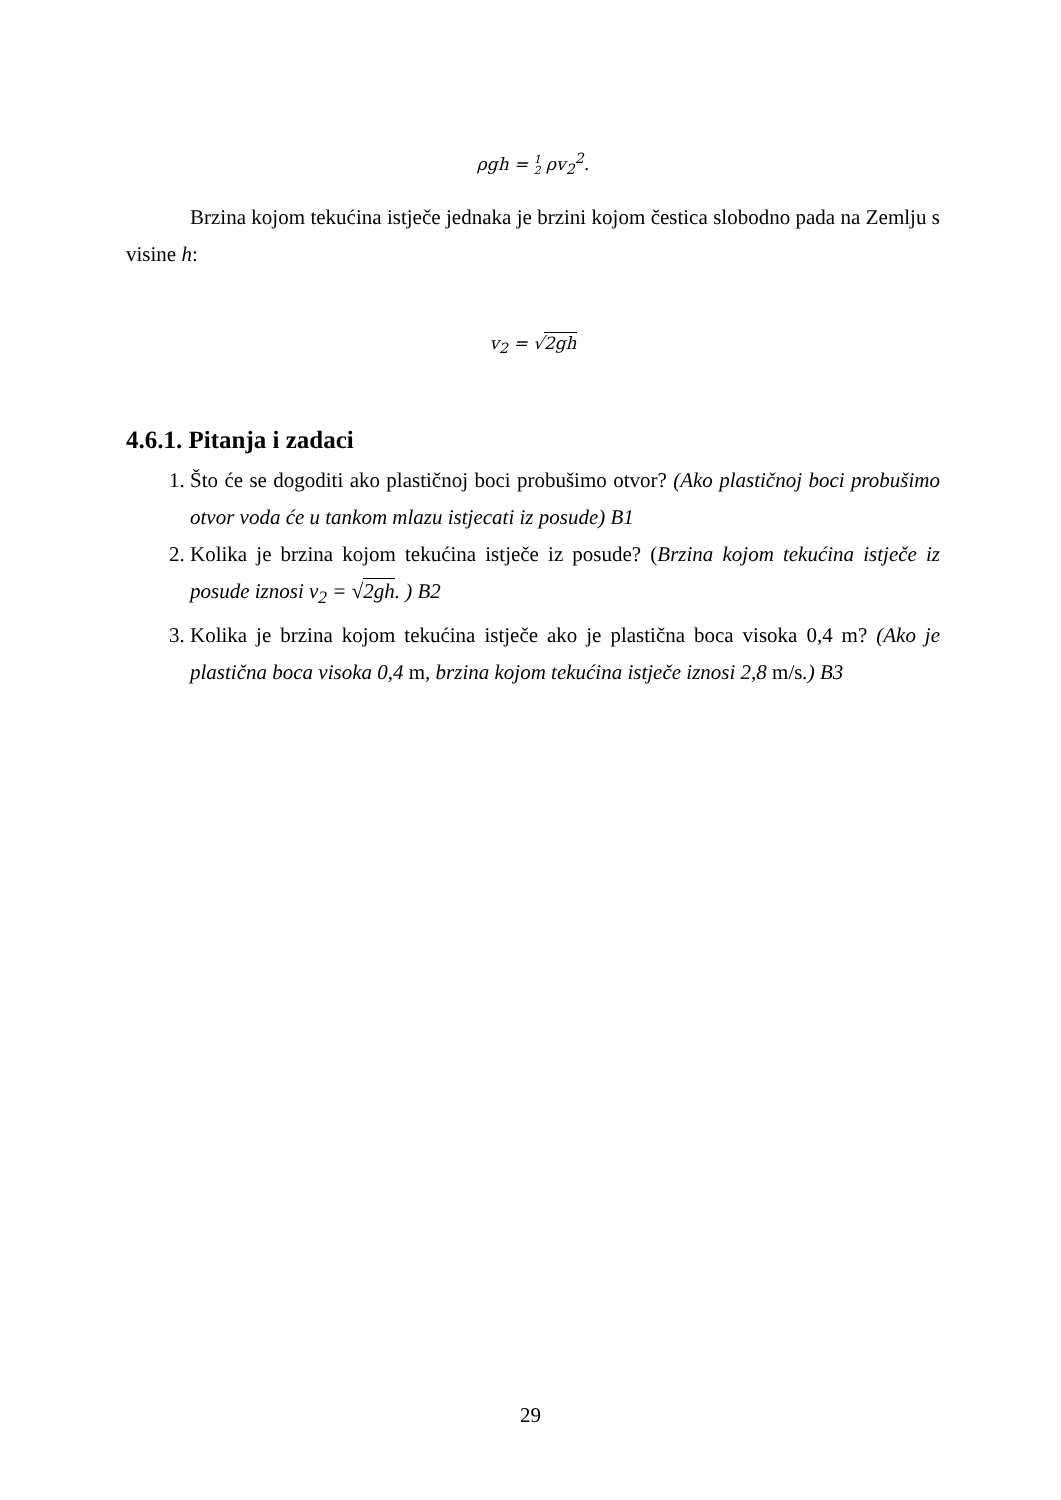ρgh = 1
2 ρv<sub>2</sub><sup>2</sup>.
Brzina kojom tekućina istječe jednaka je brzini kojom čestica slobodno pada na Zemlju s visine h:
v<sub>2</sub> = √2gh
4.6.1. Pitanja i zadaci
1. Što će se dogoditi ako plastičnoj boci probušimo otvor? (Ako plastičnoj boci probušimo otvor voda će u tankom mlazu istjecati iz posude) B1
2. Kolika je brzina kojom tekućina istječe iz posude? (Brzina kojom tekućina istječe iz posude iznosi v<sub>2</sub> = √2gh. ) B2
3. Kolika je brzina kojom tekućina istječe ako je plastična boca visoka 0,4 m? (Ako je plastična boca visoka 0,4 m, brzina kojom tekućina istječe iznosi 2,8 m/s.) B3
29